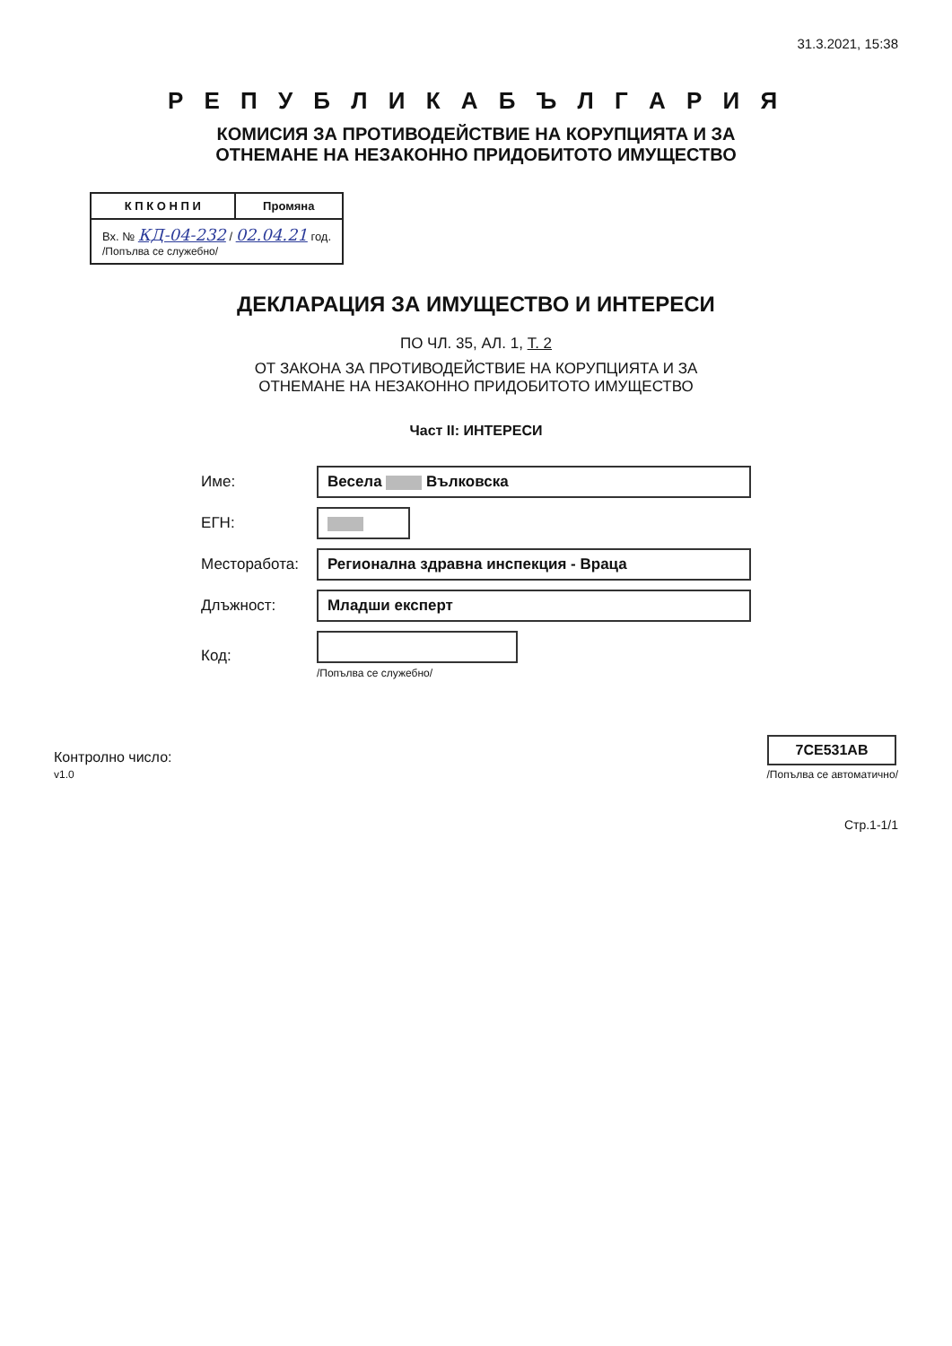31.3.2021, 15:38
Р Е П У Б Л И К А Б Ъ Л Г А Р И Я
КОМИСИЯ ЗА ПРОТИВОДЕЙСТВИЕ НА КОРУПЦИЯТА И ЗА
ОТНЕМАНЕ НА НЕЗАКОННО ПРИДОБИТОТО ИМУЩЕСТВО
| К П К О Н П И | Промяна |
| --- | --- |
| Вх. № КД-04-232 / 02.04.21 год. /Попълва се служебно/ | |
ДЕКЛАРАЦИЯ ЗА ИМУЩЕСТВО И ИНТЕРЕСИ
ПО ЧЛ. 35, АЛ. 1, Т. 2
ОТ ЗАКОНА ЗА ПРОТИВОДЕЙСТВИЕ НА КОРУПЦИЯТА И ЗА
ОТНЕМАНЕ НА НЕЗАКОННО ПРИДОБИТОТО ИМУЩЕСТВО
Част II: ИНТЕРЕСИ
| Име: | Весела Вълковска |
| ЕГН: | |
| Месторабота: | Регионална здравна инспекция - Враца |
| Длъжност: | Младши експерт |
| Код: | /Попълва се служебно/ |
Контролно число:
v1.0
7CE531AB
/Попълва се автоматично/
Стр.1-1/1